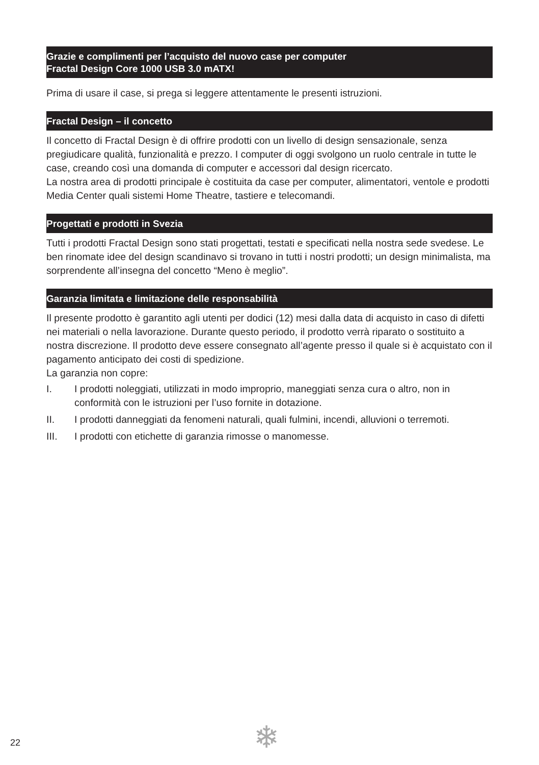Grazie e complimenti per l’acquisto del nuovo case per computer
Fractal Design Core 1000 USB 3.0 mATX!
Prima di usare il case, si prega si leggere attentamente le presenti istruzioni.
Fractal Design – il concetto
Il concetto di Fractal Design è di offrire prodotti con un livello di design sensazionale, senza pregiudicare qualità, funzionalità e prezzo. I computer di oggi svolgono un ruolo centrale in tutte le case, creando così una domanda di computer e accessori dal design ricercato.
La nostra area di prodotti principale è costituita da case per computer, alimentatori, ventole e prodotti Media Center quali sistemi Home Theatre, tastiere e telecomandi.
Progettati e prodotti in Svezia
Tutti i prodotti Fractal Design sono stati progettati, testati e specificati nella nostra sede svedese. Le ben rinomate idee del design scandinavo si trovano in tutti i nostri prodotti; un design minimalista, ma sorprendente all’insegna del concetto “Meno è meglio”.
Garanzia limitata e limitazione delle responsabilità
Il presente prodotto è garantito agli utenti per dodici (12) mesi dalla data di acquisto in caso di difetti nei materiali o nella lavorazione. Durante questo periodo, il prodotto verrà riparato o sostituito a nostra discrezione. Il prodotto deve essere consegnato all’agente presso il quale si è acquistato con il pagamento anticipato dei costi di spedizione.
La garanzia non copre:
I. I prodotti noleggiati, utilizzati in modo improprio, maneggiati senza cura o altro, non in conformità con le istruzioni per l’uso fornite in dotazione.
II. I prodotti danneggiati da fenomeni naturali, quali fulmini, incendi, alluvioni o terremoti.
III. I prodotti con etichette di garanzia rimosse o manomesse.
22 ❄